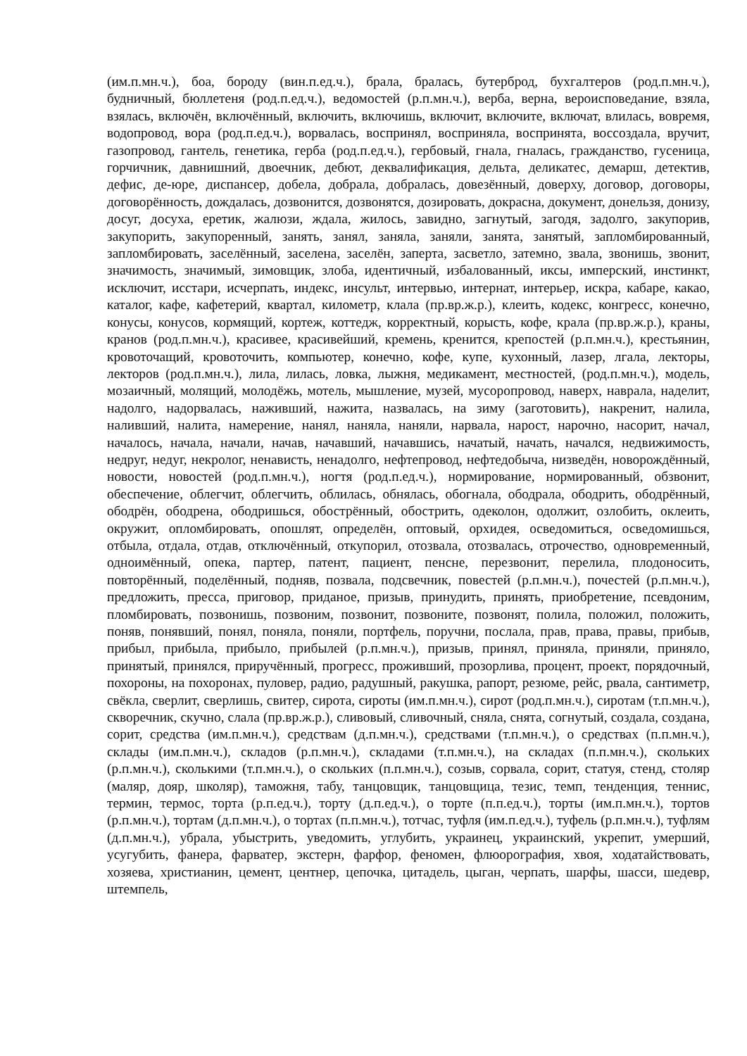(им.п.мн.ч.), боа, бороду (вин.п.ед.ч.), брала, бралась, бутерброд, бухгалтеров (род.п.мн.ч.), будничный, бюллетеня (род.п.ед.ч.), ведомостей (р.п.мн.ч.), верба, верна, вероисповедание, взяла, взялась, включён, включённый, включить, включишь, включит, включите, включат, влилась, вовремя, водопровод, вора (род.п.ед.ч.), ворвалась, воспринял, восприняла, воспринята, воссоздала, вручит, газопровод, гантель, генетика, герба (род.п.ед.ч.), гербовый, гнала, гналась, гражданство, гусеница, горчичник, давнишний, двоечник, дебют, деквалификация, дельта, деликатес, демарш, детектив, дефис, де-юре, диспансер, добела, добрала, добралась, довезённый, доверху, договор, договоры, договорённость, дождалась, дозвонится, дозвонятся, дозировать, докрасна, документ, донельзя, донизу, досуг, досуха, еретик, жалюзи, ждала, жилось, завидно, загнутый, загодя, задолго, закупорив, закупорить, закупоренный, занять, занял, заняла, заняли, занята, занятый, запломбированный, запломбировать, заселённый, заселена, заселён, заперта, засветло, затемно, звала, звонишь, звонит, значимость, значимый, зимовщик, злоба, идентичный, избалованный, иксы, имперский, инстинкт, исключит, исстари, исчерпать, индекс, инсульт, интервью, интернат, интерьер, искра, кабаре, какао, каталог, кафе, кафетерий, квартал, километр, клала (пр.вр.ж.р.), клеить, кодекс, конгресс, конечно, конусы, конусов, кормящий, кортеж, коттедж, корректный, корысть, кофе, крала (пр.вр.ж.р.), краны, кранов (род.п.мн.ч.), красивее, красивейший, кремень, кренится, крепостей (р.п.мн.ч.), крестьянин, кровоточащий, кровоточить, компьютер, конечно, кофе, купе, кухонный, лазер, лгала, лекторы, лекторов (род.п.мн.ч.), лила, лилась, ловка, лыжня, медикамент, местностей, (род.п.мн.ч.), модель, мозаичный, молящий, молодёжь, мотель, мышление, музей, мусоропровод, наверх, наврала, наделит, надолго, надорвалась, наживший, нажита, назвалась, на зиму (заготовить), накренит, налила, наливший, налита, намерение, нанял, наняла, наняли, нарвала, нарост, нарочно, насорит, начал, началось, начала, начали, начав, начавший, начавшись, начатый, начать, начался, недвижимость, недруг, недуг, некролог, ненависть, ненадолго, нефтепровод, нефтедобыча, низведён, новорождённый, новости, новостей (род.п.мн.ч.), ногтя (род.п.ед.ч.), нормирование, нормированный, обзвонит, обеспечение, облегчит, облегчить, облилась, обнялась, обогнала, ободрала, ободрить, ободрённый, ободрён, ободрена, ободришься, обострённый, обострить, одеколон, одолжит, озлобить, оклеить, окружит, опломбировать, опошлят, определён, оптовый, орхидея, осведомиться, осведомишься, отбыла, отдала, отдав, отключённый, откупорил, отозвала, отозвалась, отрочество, одновременный, одноимённый, опека, партер, патент, пациент, пенсне, перезвонит, перелила, плодоносить, повторённый, поделённый, подняв, позвала, подсвечник, повестей (р.п.мн.ч.), почестей (р.п.мн.ч.), предложить, пресса, приговор, приданое, призыв, принудить, принять, приобретение, псевдоним, пломбировать, позвонишь, позвоним, позвонит, позвоните, позвонят, полила, положил, положить, поняв, понявший, понял, поняла, поняли, портфель, поручни, послала, прав, права, правы, прибыв, прибыл, прибыла, прибыло, прибылей (р.п.мн.ч.), призыв, принял, приняла, приняли, приняло, принятый, принялся, приручённый, прогресс, проживший, прозорлива, процент, проект, порядочный, похороны, на похоронах, пуловер, радио, радушный, ракушка, рапорт, резюме, рейс, рвала, сантиметр, свёкла, сверлит, сверлишь, свитер, сирота, сироты (им.п.мн.ч.), сирот (род.п.мн.ч.), сиротам (т.п.мн.ч.), скворечник, скучно, слала (пр.вр.ж.р.), сливовый, сливочный, сняла, снята, согнутый, создала, создана, сорит, средства (им.п.мн.ч.), средствам (д.п.мн.ч.), средствами (т.п.мн.ч.), о средствах (п.п.мн.ч.), склады (им.п.мн.ч.), складов (р.п.мн.ч.), складами (т.п.мн.ч.), на складах (п.п.мн.ч.), скольких (р.п.мн.ч.), сколькими (т.п.мн.ч.), о скольких (п.п.мн.ч.), созыв, сорвала, сорит, статуя, стенд, столяр (маляр, дояр, школяр), таможня, табу, танцовщик, танцовщица, тезис, темп, тенденция, теннис, термин, термос, торта (р.п.ед.ч.), торту (д.п.ед.ч.), о торте (п.п.ед.ч.), торты (им.п.мн.ч.), тортов (р.п.мн.ч.), тортам (д.п.мн.ч.), о тортах (п.п.мн.ч.), тотчас, туфля (им.п.ед.ч.), туфель (р.п.мн.ч.), туфлям (д.п.мн.ч.), убрала, убыстрить, уведомить, углубить, украинец, украинский, укрепит, умерший, усугубить, фанера, фарватер, экстерн, фарфор, феномен, флюорография, хвоя, ходатайствовать, хозяева, христианин, цемент, центнер, цепочка, цитадель, цыган, черпать, шарфы, шасси, шедевр, штемпель,